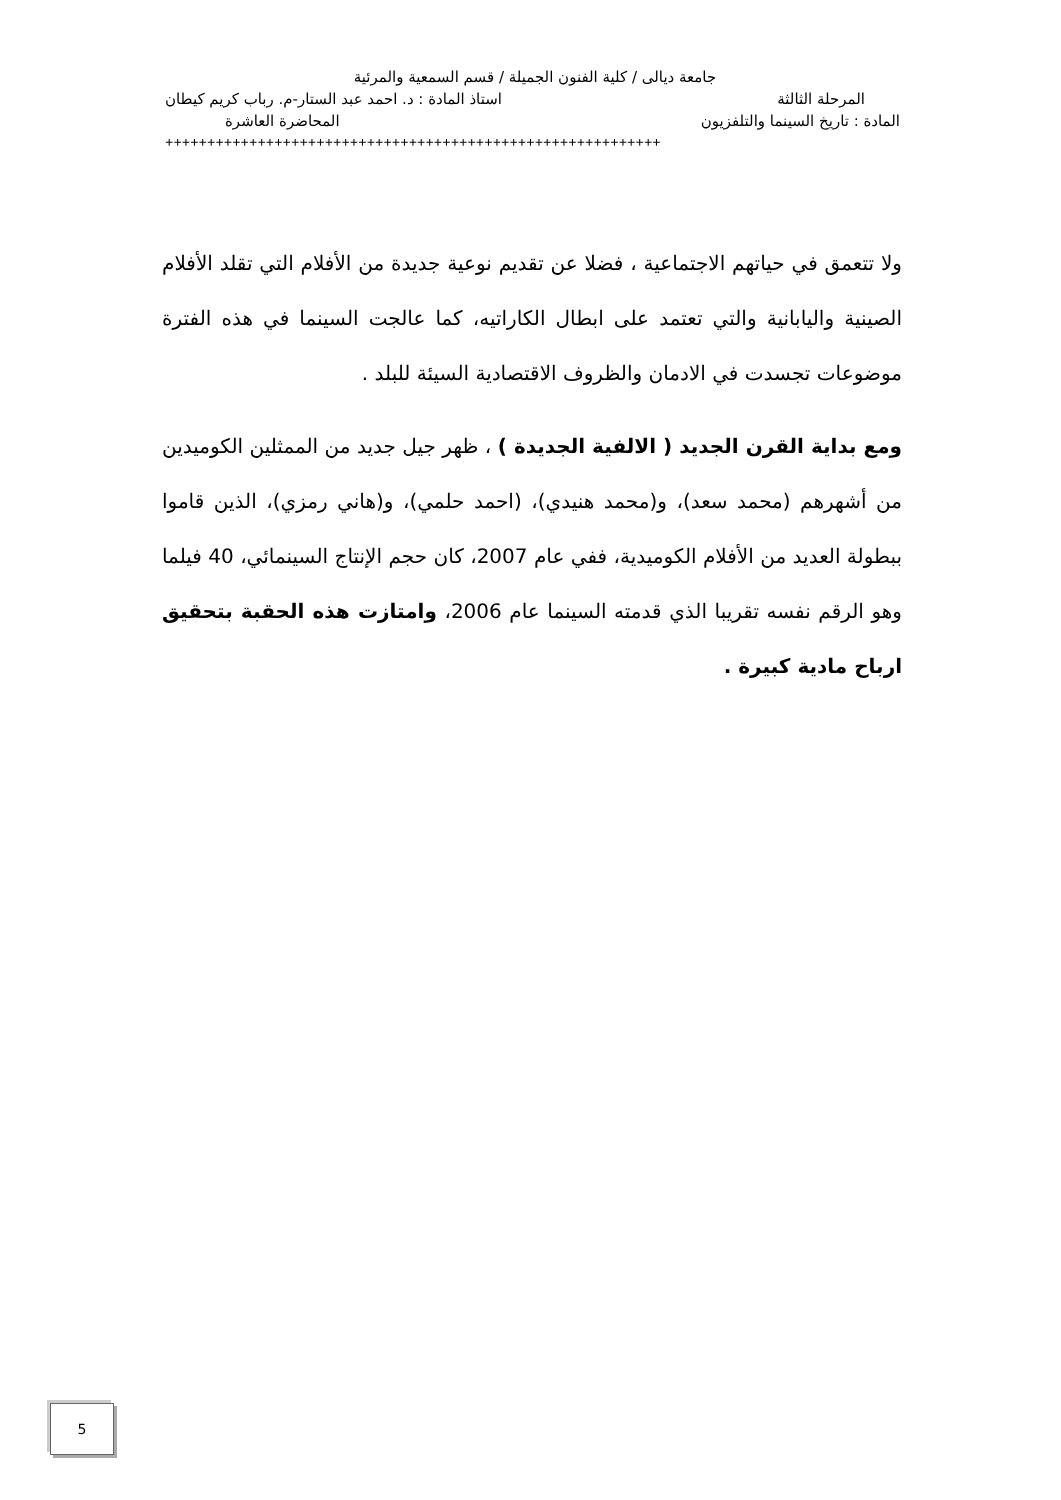جامعة ديالى / كلية الفنون الجميلة / قسم السمعية والمرئية
المرحلة الثالثة استاذ المادة : د. احمد عبد الستار-م. رباب كريم كيطان
المادة : تاريخ السينما والتلفزيون المحاضرة العاشرة
+++++++++++++++++++++++++++++++++++++++++++++++++++++++++++
ولا تتعمق في حياتهم الاجتماعية ، فضلا عن تقديم نوعية جديدة من الأفلام التي تقلد الأفلام الصينية واليابانية والتي تعتمد على ابطال الكاراتيه، كما عالجت السينما في هذه الفترة موضوعات تجسدت في الادمان والظروف الاقتصادية السيئة للبلد .
ومع بداية القرن الجديد ( الالفية الجديدة ) ، ظهر جيل جديد من الممثلين الكوميدين من أشهرهم (محمد سعد)، و(محمد هنيدي)، (احمد حلمي)، و(هاني رمزي)، الذين قاموا ببطولة العديد من الأفلام الكوميدية، ففي عام 2007، كان حجم الإنتاج السينمائي، 40 فيلما وهو الرقم نفسه تقريبا الذي قدمته السينما عام 2006، وامتازت هذه الحقبة بتحقيق ارباح مادية كبيرة .
5